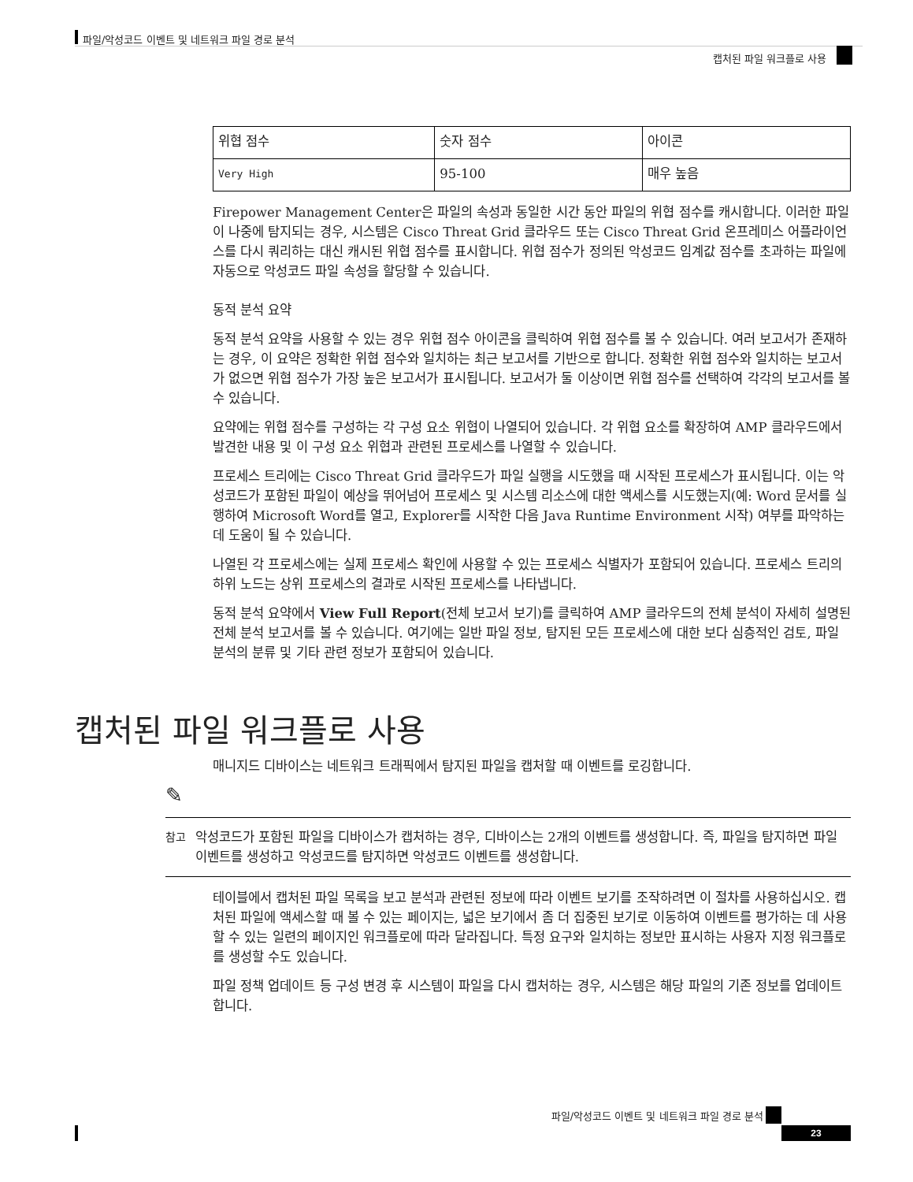파일/악성코드 이벤트 및 네트워크 파일 경로 분석
캡처된 파일 워크플로 사용
| 위협 점수 | 숫자 점수 | 아이콘 |
| Very High | 95-100 | 매우 높음 |
Firepower Management Center은 파일의 속성과 동일한 시간 동안 파일의 위협 점수를 캐시합니다. 이러한 파일이 나중에 탐지되는 경우, 시스템은 Cisco Threat Grid 클라우드 또는 Cisco Threat Grid 온프레미스 어플라이언스를 다시 쿼리하는 대신 캐시된 위협 점수를 표시합니다. 위협 점수가 정의된 악성코드 임계값 점수를 초과하는 파일에 자동으로 악성코드 파일 속성을 할당할 수 있습니다.
동적 분석 요약
동적 분석 요약을 사용할 수 있는 경우 위협 점수 아이콘을 클릭하여 위협 점수를 볼 수 있습니다. 여러 보고서가 존재하는 경우, 이 요약은 정확한 위협 점수와 일치하는 최근 보고서를 기반으로 합니다. 정확한 위협 점수와 일치하는 보고서가 없으면 위협 점수가 가장 높은 보고서가 표시됩니다. 보고서가 둘 이상이면 위협 점수를 선택하여 각각의 보고서를 볼 수 있습니다.
요약에는 위협 점수를 구성하는 각 구성 요소 위협이 나열되어 있습니다. 각 위협 요소를 확장하여 AMP 클라우드에서 발견한 내용 및 이 구성 요소 위협과 관련된 프로세스를 나열할 수 있습니다.
프로세스 트리에는 Cisco Threat Grid 클라우드가 파일 실행을 시도했을 때 시작된 프로세스가 표시됩니다. 이는 악성코드가 포함된 파일이 예상을 뛰어넘어 프로세스 및 시스템 리소스에 대한 액세스를 시도했는지(예: Word 문서를 실행하여 Microsoft Word를 열고, Explorer를 시작한 다음 Java Runtime Environment 시작) 여부를 파악하는 데 도움이 될 수 있습니다.
나열된 각 프로세스에는 실제 프로세스 확인에 사용할 수 있는 프로세스 식별자가 포함되어 있습니다. 프로세스 트리의 하위 노드는 상위 프로세스의 결과로 시작된 프로세스를 나타냅니다.
동적 분석 요약에서 View Full Report(전체 보고서 보기)를 클릭하여 AMP 클라우드의 전체 분석이 자세히 설명된 전체 분석 보고서를 볼 수 있습니다. 여기에는 일반 파일 정보, 탐지된 모든 프로세스에 대한 보다 심층적인 검토, 파일 분석의 분류 및 기타 관련 정보가 포함되어 있습니다.
캡처된 파일 워크플로 사용
매니지드 디바이스는 네트워크 트래픽에서 탐지된 파일을 캡처할 때 이벤트를 로깅합니다.
✎
참고
악성코드가 포함된 파일을 디바이스가 캡처하는 경우, 디바이스는 2개의 이벤트를 생성합니다. 즉, 파일을 탐지하면 파일 이벤트를 생성하고 악성코드를 탐지하면 악성코드 이벤트를 생성합니다.
테이블에서 캡처된 파일 목록을 보고 분석과 관련된 정보에 따라 이벤트 보기를 조작하려면 이 절차를 사용하십시오. 캡처된 파일에 액세스할 때 볼 수 있는 페이지는, 넓은 보기에서 좀 더 집중된 보기로 이동하여 이벤트를 평가하는 데 사용할 수 있는 일련의 페이지인 워크플로에 따라 달라집니다. 특정 요구와 일치하는 정보만 표시하는 사용자 지정 워크플로를 생성할 수도 있습니다.
파일 정책 업데이트 등 구성 변경 후 시스템이 파일을 다시 캡처하는 경우, 시스템은 해당 파일의 기존 정보를 업데이트합니다.
파일/악성코드 이벤트 및 네트워크 파일 경로 분석
23